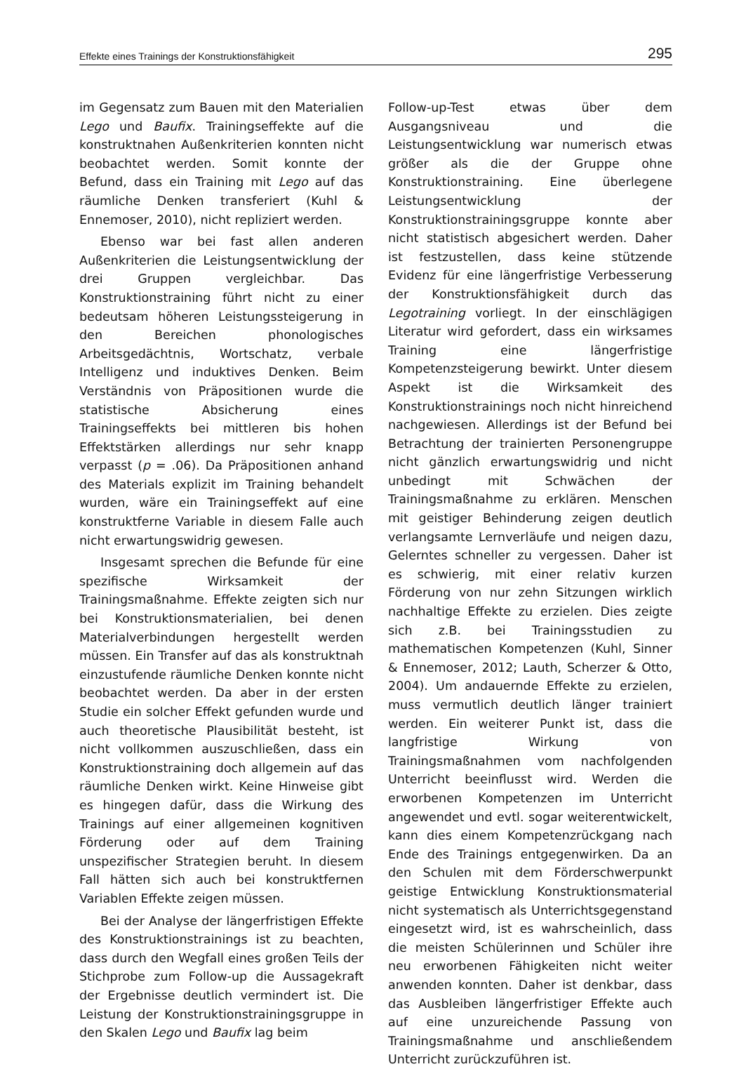Effekte eines Trainings der Konstruktionsfähigkeit 295
im Gegensatz zum Bauen mit den Materialien Lego und Baufix. Trainingseffekte auf die konstruktnahen Außenkriterien konnten nicht beobachtet werden. Somit konnte der Befund, dass ein Training mit Lego auf das räumliche Denken transferiert (Kuhl & Ennemoser, 2010), nicht repliziert werden.
Ebenso war bei fast allen anderen Außenkriterien die Leistungsentwicklung der drei Gruppen vergleichbar. Das Konstruktionstraining führt nicht zu einer bedeutsam höheren Leistungssteigerung in den Bereichen phonologisches Arbeitsgedächtnis, Wortschatz, verbale Intelligenz und induktives Denken. Beim Verständnis von Präpositionen wurde die statistische Absicherung eines Trainingseffekts bei mittleren bis hohen Effektstärken allerdings nur sehr knapp verpasst (p = .06). Da Präpositionen anhand des Materials explizit im Training behandelt wurden, wäre ein Trainingseffekt auf eine konstruktferne Variable in diesem Falle auch nicht erwartungswidrig gewesen.
Insgesamt sprechen die Befunde für eine spezifische Wirksamkeit der Trainingsmaßnahme. Effekte zeigten sich nur bei Konstruktionsmaterialien, bei denen Materialverbindungen hergestellt werden müssen. Ein Transfer auf das als konstruktnah einzustufende räumliche Denken konnte nicht beobachtet werden. Da aber in der ersten Studie ein solcher Effekt gefunden wurde und auch theoretische Plausibilität besteht, ist nicht vollkommen auszuschließen, dass ein Konstruktionstraining doch allgemein auf das räumliche Denken wirkt. Keine Hinweise gibt es hingegen dafür, dass die Wirkung des Trainings auf einer allgemeinen kognitiven Förderung oder auf dem Training unspezifischer Strategien beruht. In diesem Fall hätten sich auch bei konstruktfernen Variablen Effekte zeigen müssen.
Bei der Analyse der längerfristigen Effekte des Konstruktionstrainings ist zu beachten, dass durch den Wegfall eines großen Teils der Stichprobe zum Follow-up die Aussagekraft der Ergebnisse deutlich vermindert ist. Die Leistung der Konstruktionstrainingsgruppe in den Skalen Lego und Baufix lag beim
Follow-up-Test etwas über dem Ausgangsniveau und die Leistungsentwicklung war numerisch etwas größer als die der Gruppe ohne Konstruktionstraining. Eine überlegene Leistungsentwicklung der Konstruktionstrainingsgruppe konnte aber nicht statistisch abgesichert werden. Daher ist festzustellen, dass keine stützende Evidenz für eine längerfristige Verbesserung der Konstruktionsfähigkeit durch das Legotraining vorliegt. In der einschlägigen Literatur wird gefordert, dass ein wirksames Training eine längerfristige Kompetenzsteigerung bewirkt. Unter diesem Aspekt ist die Wirksamkeit des Konstruktionstrainings noch nicht hinreichend nachgewiesen. Allerdings ist der Befund bei Betrachtung der trainierten Personengruppe nicht gänzlich erwartungswidrig und nicht unbedingt mit Schwächen der Trainingsmaßnahme zu erklären. Menschen mit geistiger Behinderung zeigen deutlich verlangsamte Lernverläufe und neigen dazu, Gelerntes schneller zu vergessen. Daher ist es schwierig, mit einer relativ kurzen Förderung von nur zehn Sitzungen wirklich nachhaltige Effekte zu erzielen. Dies zeigte sich z.B. bei Trainingsstudien zu mathematischen Kompetenzen (Kuhl, Sinner & Ennemoser, 2012; Lauth, Scherzer & Otto, 2004). Um andauernde Effekte zu erzielen, muss vermutlich deutlich länger trainiert werden. Ein weiterer Punkt ist, dass die langfristige Wirkung von Trainingsmaßnahmen vom nachfolgenden Unterricht beeinflusst wird. Werden die erworbenen Kompetenzen im Unterricht angewendet und evtl. sogar weiterentwickelt, kann dies einem Kompetenzrückgang nach Ende des Trainings entgegenwirken. Da an den Schulen mit dem Förderschwerpunkt geistige Entwicklung Konstruktionsmaterial nicht systematisch als Unterrichtsgegenstand eingesetzt wird, ist es wahrscheinlich, dass die meisten Schülerinnen und Schüler ihre neu erworbenen Fähigkeiten nicht weiter anwenden konnten. Daher ist denkbar, dass das Ausbleiben längerfristiger Effekte auch auf eine unzureichende Passung von Trainingsmaßnahme und anschließendem Unterricht zurückzuführen ist.